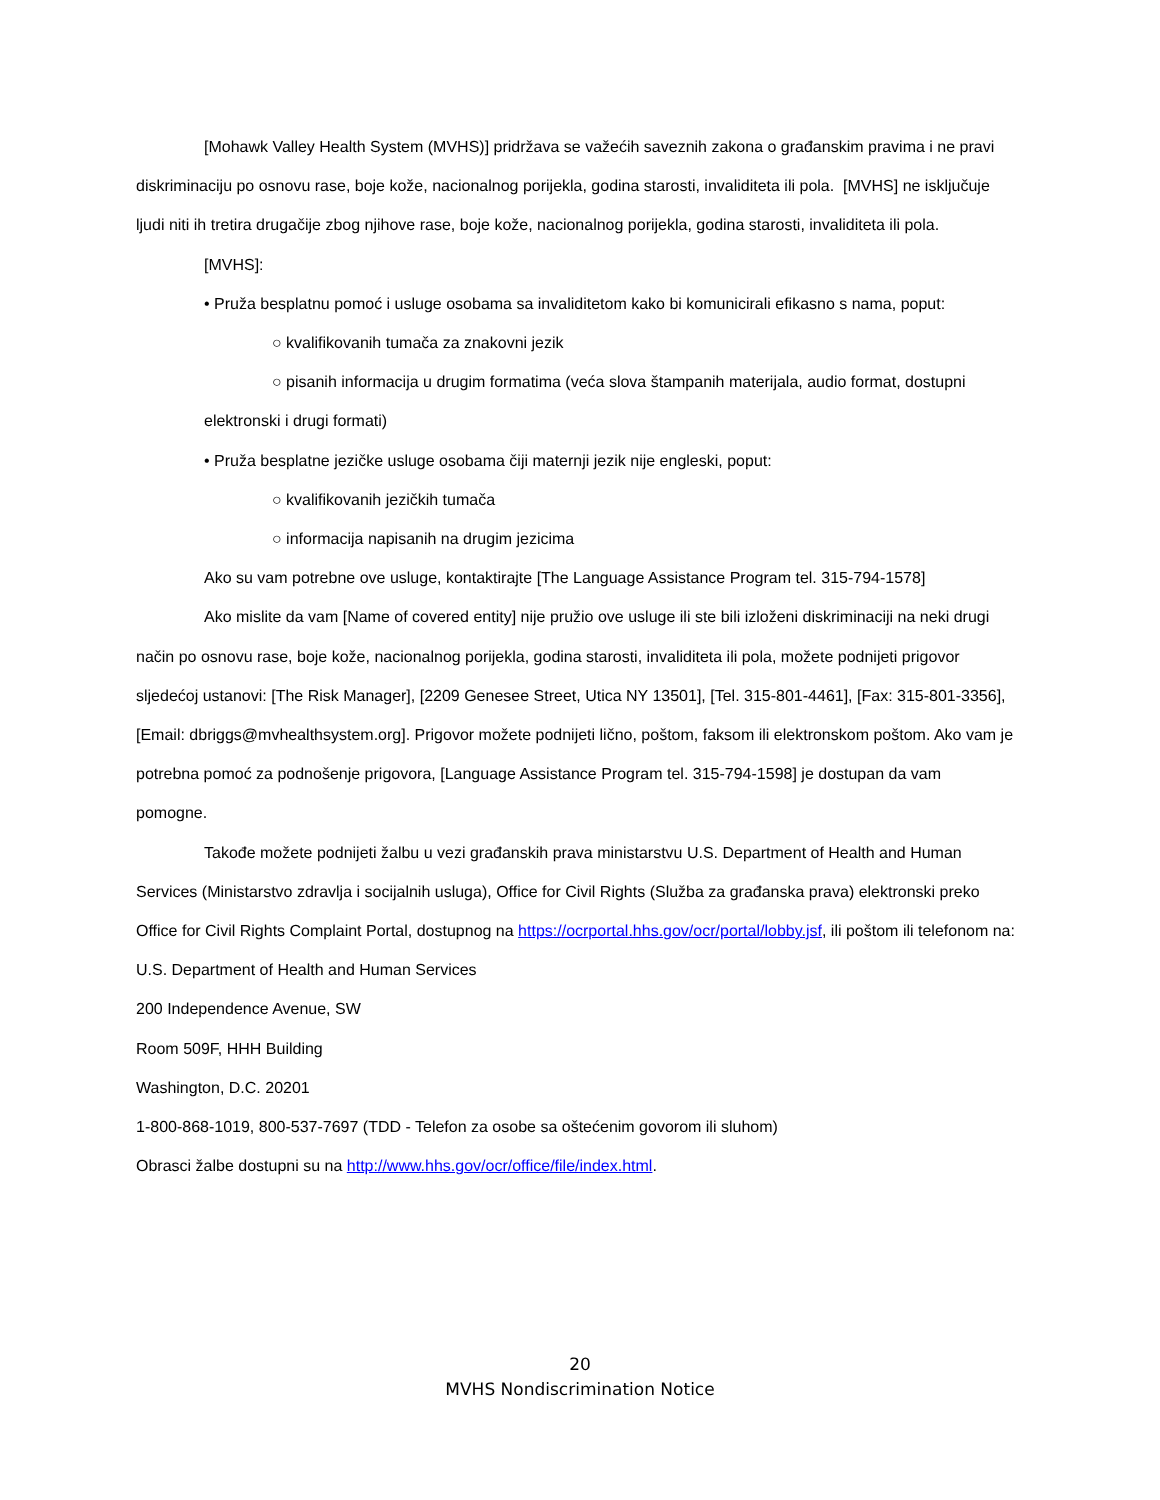[Mohawk Valley Health System (MVHS)] pridržava se važećih saveznih zakona o građanskim pravima i ne pravi diskriminaciju po osnovu rase, boje kože, nacionalnog porijekla, godina starosti, invaliditeta ili pola. [MVHS] ne isključuje ljudi niti ih tretira drugačije zbog njihove rase, boje kože, nacionalnog porijekla, godina starosti, invaliditeta ili pola.
[MVHS]:
• Pruža besplatnu pomoć i usluge osobama sa invaliditetom kako bi komunicirali efikasno s nama, poput:
○ kvalifikovanih tumača za znakovni jezik
○ pisanih informacija u drugim formatima (veća slova štampanih materijala, audio format, dostupni elektronski i drugi formati)
• Pruža besplatne jezičke usluge osobama čiji maternji jezik nije engleski, poput:
○ kvalifikovanih jezičkih tumača
○ informacija napisanih na drugim jezicima
Ako su vam potrebne ove usluge, kontaktirajte [The Language Assistance Program tel. 315-794-1578]
Ako mislite da vam [Name of covered entity] nije pružio ove usluge ili ste bili izloženi diskriminaciji na neki drugi način po osnovu rase, boje kože, nacionalnog porijekla, godina starosti, invaliditeta ili pola, možete podnijeti prigovor sljedećoj ustanovi: [The Risk Manager], [2209 Genesee Street, Utica NY 13501], [Tel. 315-801-4461], [Fax: 315-801-3356], [Email: dbriggs@mvhealthsystem.org]. Prigovor možete podnijeti lično, poštom, faksom ili elektronskom poštom. Ako vam je potrebna pomoć za podnošenje prigovora, [Language Assistance Program tel. 315-794-1598] je dostupan da vam pomogne.
Takođe možete podnijeti žalbu u vezi građanskih prava ministarstvu U.S. Department of Health and Human Services (Ministarstvo zdravlja i socijalnih usluga), Office for Civil Rights (Služba za građanska prava) elektronski preko Office for Civil Rights Complaint Portal, dostupnog na https://ocrportal.hhs.gov/ocr/portal/lobby.jsf, ili poštom ili telefonom na:
U.S. Department of Health and Human Services
200 Independence Avenue, SW
Room 509F, HHH Building
Washington, D.C. 20201
1-800-868-1019, 800-537-7697 (TDD - Telefon za osobe sa oštećenim govorom ili sluhom)
Obrasci žalbe dostupni su na http://www.hhs.gov/ocr/office/file/index.html.
20
MVHS Nondiscrimination Notice